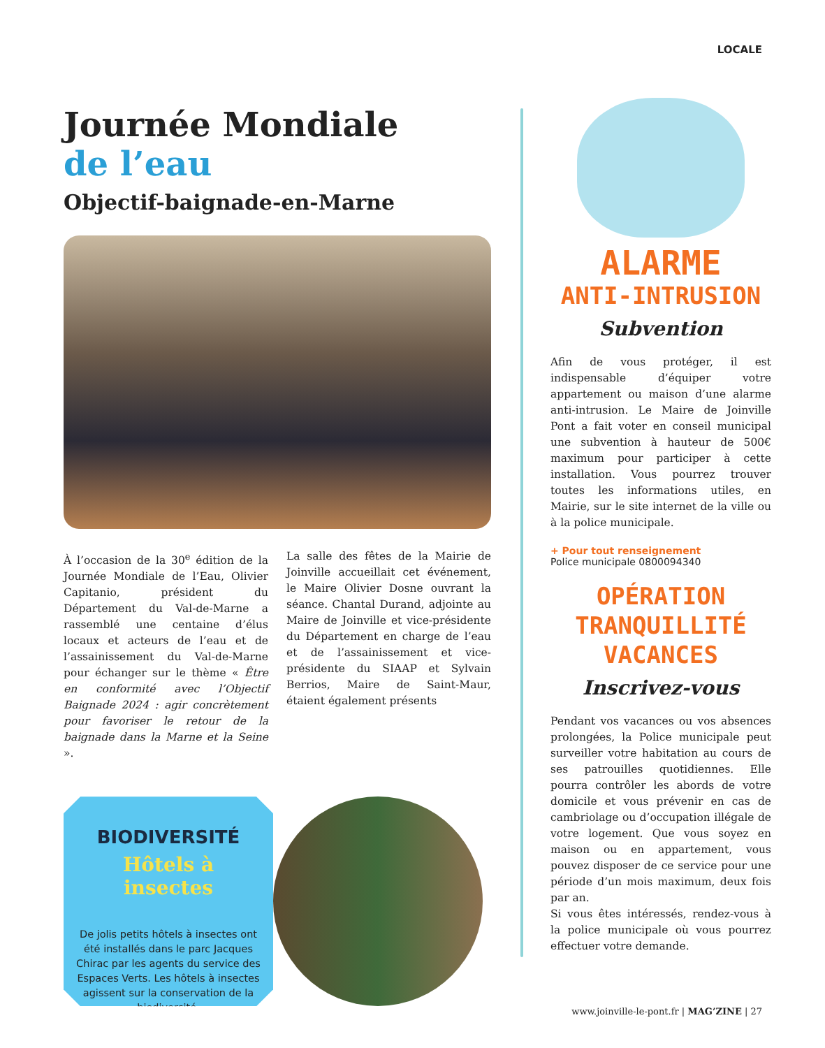LOCALE
Journée Mondiale
de l’eau
Objectif-baignade-en-Marne
À l’occasion de la 30<sup>e</sup> édition de la Journée Mondiale de l’Eau, Olivier Capitanio, président du Département du Val-de-Marne a rassemblé une centaine d’élus locaux et acteurs de l’eau et de l’assainissement du Val-de-Marne pour échanger sur le thème « Être en conformité avec l’Objectif Baignade 2024 : agir concrètement pour favoriser le retour de la baignade dans la Marne et la Seine ».
La salle des fêtes de la Mairie de Joinville accueillait cet événement, le Maire Olivier Dosne ouvrant la séance. Chantal Durand, adjointe au Maire de Joinville et vice-présidente du Département en charge de l’eau et de l’assainissement et vice-présidente du SIAAP et Sylvain Berrios, Maire de Saint-Maur, étaient également présents
BIODIVERSITÉ
Hôtels à insectes
De jolis petits hôtels à insectes ont été installés dans le parc Jacques Chirac par les agents du service des Espaces Verts. Les hôtels à insectes agissent sur la conservation de la biodiversité.
ALARME
ANTI-INTRUSION
Subvention
Afin de vous protéger, il est indispensable d’équiper votre appartement ou maison d’une alarme anti-intrusion. Le Maire de Joinville Pont a fait voter en conseil municipal une subvention à hauteur de 500€ maximum pour participer à cette installation. Vous pourrez trouver toutes les informations utiles, en Mairie, sur le site internet de la ville ou à la police municipale.
+ Pour tout renseignement
Police municipale 0800094340
OPÉRATION
TRANQUILLITÉ
VACANCES
Inscrivez-vous
Pendant vos vacances ou vos absences prolongées, la Police municipale peut surveiller votre habitation au cours de ses patrouilles quotidiennes. Elle pourra contrôler les abords de votre domicile et vous prévenir en cas de cambriolage ou d’occupation illégale de votre logement. Que vous soyez en maison ou en appartement, vous pouvez disposer de ce service pour une période d’un mois maximum, deux fois par an.
Si vous êtes intéressés, rendez-vous à la police municipale où vous pourrez effectuer votre demande.
www.joinville-le-pont.fr | MAG’ZINE | 27